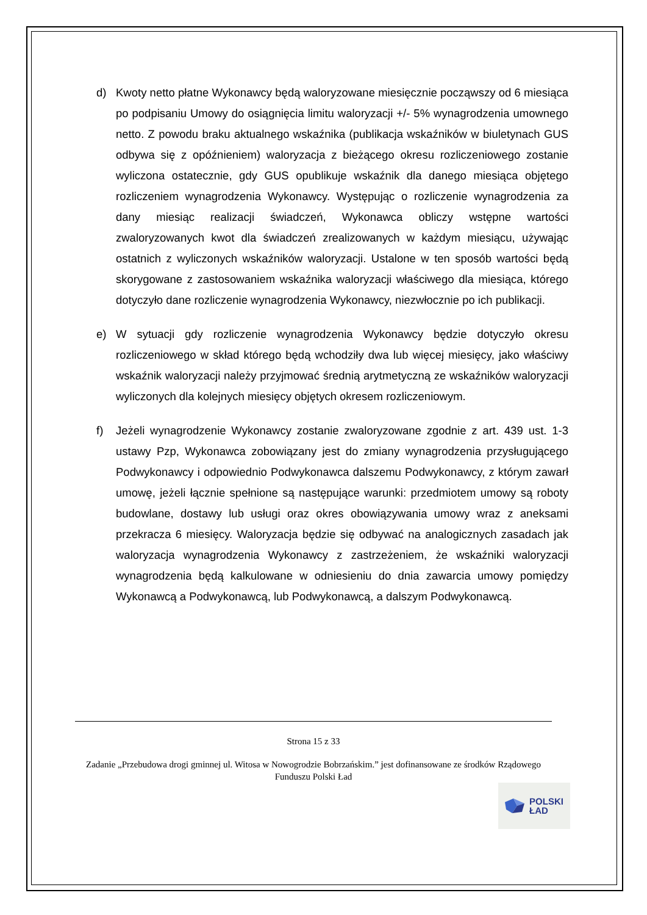d) Kwoty netto płatne Wykonawcy będą waloryzowane miesięcznie począwszy od 6 miesiąca po podpisaniu Umowy do osiągnięcia limitu waloryzacji +/- 5% wynagrodzenia umownego netto. Z powodu braku aktualnego wskaźnika (publikacja wskaźników w biuletynach GUS odbywa się z opóźnieniem) waloryzacja z bieżącego okresu rozliczeniowego zostanie wyliczona ostatecznie, gdy GUS opublikuje wskaźnik dla danego miesiąca objętego rozliczeniem wynagrodzenia Wykonawcy. Występując o rozliczenie wynagrodzenia za dany miesiąc realizacji świadczeń, Wykonawca obliczy wstępne wartości zwaloryzowanych kwot dla świadczeń zrealizowanych w każdym miesiącu, używając ostatnich z wyliczonych wskaźników waloryzacji. Ustalone w ten sposób wartości będą skorygowane z zastosowaniem wskaźnika waloryzacji właściwego dla miesiąca, którego dotyczyło dane rozliczenie wynagrodzenia Wykonawcy, niezwłocznie po ich publikacji.
e) W sytuacji gdy rozliczenie wynagrodzenia Wykonawcy będzie dotyczyło okresu rozliczeniowego w skład którego będą wchodziły dwa lub więcej miesięcy, jako właściwy wskaźnik waloryzacji należy przyjmować średnią arytmetyczną ze wskaźników waloryzacji wyliczonych dla kolejnych miesięcy objętych okresem rozliczeniowym.
f) Jeżeli wynagrodzenie Wykonawcy zostanie zwaloryzowane zgodnie z art. 439 ust. 1-3 ustawy Pzp, Wykonawca zobowiązany jest do zmiany wynagrodzenia przysługującego Podwykonawcy i odpowiednio Podwykonawca dalszemu Podwykonawcy, z którym zawarł umowę, jeżeli łącznie spełnione są następujące warunki: przedmiotem umowy są roboty budowlane, dostawy lub usługi oraz okres obowiązywania umowy wraz z aneksami przekracza 6 miesięcy. Waloryzacja będzie się odbywać na analogicznych zasadach jak waloryzacja wynagrodzenia Wykonawcy z zastrzeżeniem, że wskaźniki waloryzacji wynagrodzenia będą kalkulowane w odniesieniu do dnia zawarcia umowy pomiędzy Wykonawcą a Podwykonawcą, lub Podwykonawcą, a dalszym Podwykonawcą.
Strona 15 z 33
Zadanie „Przebudowa drogi gminnej ul. Witosa w Nowogrodzie Bobrzańskim.” jest dofinansowane ze środków Rządowego Funduszu Polski Ład
POLSKI
ŁAD